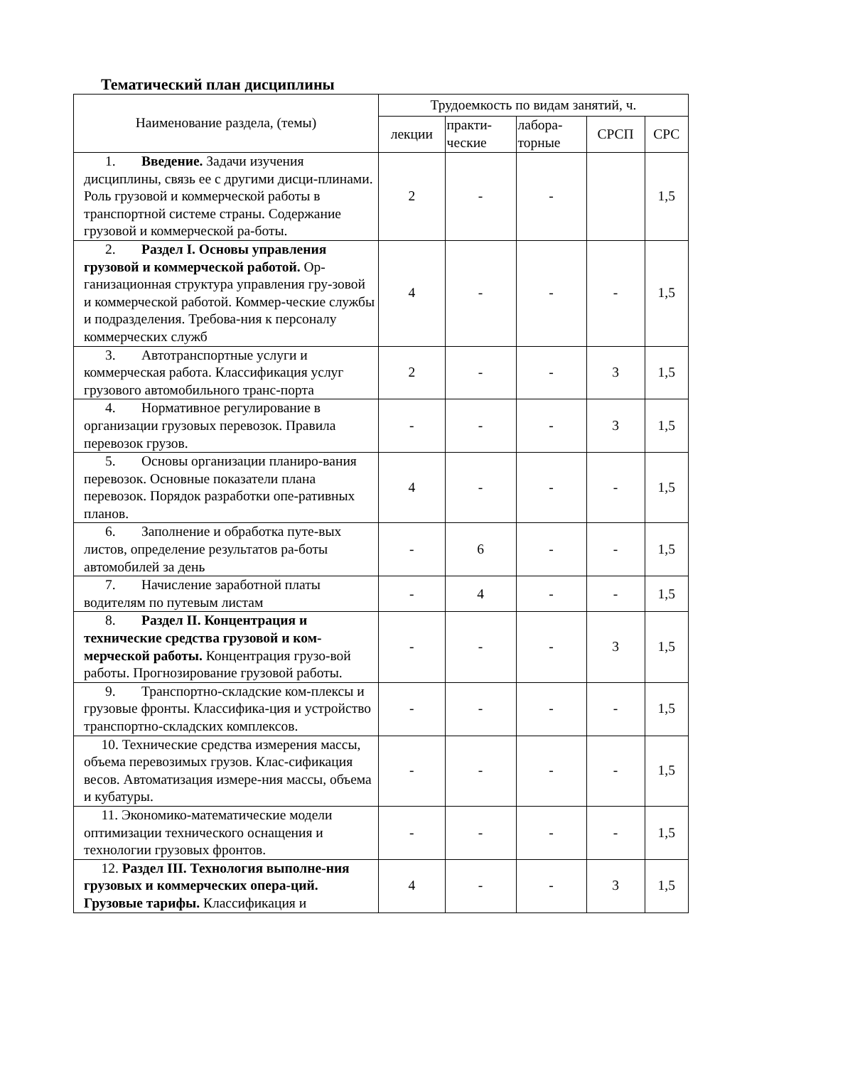Тематический план дисциплины
| Наименование раздела, (темы) | Трудоемкость по видам занятий, ч. | | | | |
| --- | --- | --- | --- | --- | --- |
| | лекции | практи- ческие | лабора- торные | СРСП | СРС |
| 1. Введение. Задачи изучения дисциплины, связь ее с другими дисци-плинами. Роль грузовой и коммерческой работы в транспортной системе страны. Содержание грузовой и коммерческой ра-боты. | 2 | - | - | | 1,5 |
| 2. Раздел I. Основы управления грузовой и коммерческой работой. Ор-ганизационная структура управления гру-зовой и коммерческой работой. Коммер-ческие службы и подразделения. Требова-ния к персоналу коммерческих служб | 4 | - | - | - | 1,5 |
| 3. Автотранспортные услуги и коммерческая работа. Классификация услуг грузового автомобильного транс-порта | 2 | - | - | 3 | 1,5 |
| 4. Нормативное регулирование в организации грузовых перевозок. Правила перевозок грузов. | - | - | - | 3 | 1,5 |
| 5. Основы организации планиро-вания перевозок. Основные показатели плана перевозок. Порядок разработки опе-ративных планов. | 4 | - | - | - | 1,5 |
| 6. Заполнение и обработка путе-вых листов, определение результатов ра-боты автомобилей за день | - | 6 | - | - | 1,5 |
| 7. Начисление заработной платы водителям по путевым листам | - | 4 | - | - | 1,5 |
| 8. Раздел II. Концентрация и технические средства грузовой и ком-мерческой работы. Концентрация грузо-вой работы. Прогнозирование грузовой работы. | - | - | - | 3 | 1,5 |
| 9. Транспортно-складские ком-плексы и грузовые фронты. Классифика-ция и устройство транспортно-складских комплексов. | - | - | - | - | 1,5 |
| 10. Технические средства измерения массы, объема перевозимых грузов. Клас-сификация весов. Автоматизация измере-ния массы, объема и кубатуры. | - | - | - | - | 1,5 |
| 11. Экономико-математические модели оптимизации технического оснащения и технологии грузовых фронтов. | - | - | - | - | 1,5 |
| 12. Раздел III. Технология выполне-ния грузовых и коммерческих опера-ций. Грузовые тарифы. Классификация и | 4 | - | - | 3 | 1,5 |